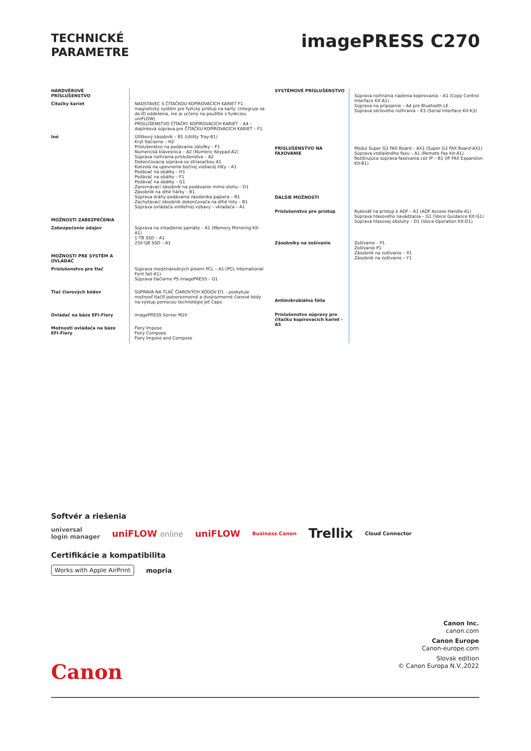TECHNICKÉ
PARAMETRE
imagePRESS C270
| HARDVÉROVÉ PRÍSLUŠENSTVO | |
| Čítačky kariet | NADSTAVEC S ČÍTAČKOU KOPÍROVACÍCH KARIET F1: magnetický systém pre fyzický prístup na karty. (integruje sa do ID oddelenia, nie je určený na použitie s funkciou uniFLOW) PRÍSLUŠENSTVO ČÍTAČKY KOPÍROVACÍCH KARIET – A4 – doplnková súprava pre ČÍTAČKU KOPÍROVACÍCH KARIET – F1. |
| Iné | Úžitkový zásobník – B1 (Utility Tray-B1) Kryt tlačiarne – H2 Príslušenstvo na podávanie záložky – F1 Numerická klávesnica – A2 (Numeric Keypad-A2) Súprava rozhrania príslušenstva – A2 Dokončovacia súprava so striasačkou A1 Konzola na upevnenie bočnej vodiacej lišty – A1 Podávač na obálky – H1 Podávač na obálky – F1 Podávač na obálky – G1 Zarovnávací zásobník na podávanie mimo stohu – D1 Zásobník na dlhé hárky – B1 Súprava dráhy podávania zásobníka papiera – B1 Zachytávací zásobník dokončovača na dlhé listy – B1 Súprava ovládača voliteľnej výbavy – vkladača – A1 |
| MOŽNOSTI ZABEZPEČENIA | |
| Zabezpečenie údajov | Súprava na zrkadlenie pamäte – A1 (Memory Mirroring Kit-A1) 1 TB SSD – A1 250 GB SSD – A1 |
| MOŽNOSTI PRE SYSTÉM A OVLÁDAČ | |
| Príslušenstvo pre tlač | Súprava medzinárodných písiem PCL – A1 (PCL International Font Set-A1) Súprava tlačiarne PS imagePRESS – G1 |
| Tlač čiarových kódov | SÚPRAVA NA TLAČ ČIAROVÝCH KÓDOV-D1 – poskytuje možnosť tlačiť jednorozmerné a dvojrozmerné čiarové kódy na výstup pomocou technológie Jet Caps. |
| Ovládač na báze EFI-Fiery | imagePRESS Server M20 |
| Možnosti ovládača na báze EFI-Fiery | Fiery Impose Fiery Compose Fiery Impose and Compose |
| SYSTÉMOVÉ PRÍSLUŠENSTVO | Súprava rozhrania riadenia kopírovania – A1 (Copy Control Interface Kit-A1) Súprava na pripojenie – A4 pre Bluetooth LE Súprava sériového rozhrania – K3 (Serial Interface Kit-K3) |
| PRÍSLUŠENSTVO NA FAXOVANIE | Modul Super G3 FAX Board – AX1 (Super G3 FAX Board-AX1) Súprava vzdialeného faxu – A1 (Remote Fax Kit-A1) Rozširujúca súprava faxovania cez IP – B1 (IP FAX Expansion Kit-B1) |
| ĎALŠIE MOŽNOSTI | |
| Príslušenstvo pre prístup | Rukoväť na prístup k ADF – A1 (ADF Access Handle-A1) Súprava hlasového navádzania – G1 (Voice Guidance Kit-G1) Súprava hlasovej obsluhy – D1 (Voice Operation Kit-D1) |
| Zásobníky na zošívanie | Zošívanie – P1 Zošívanie P1 Zásobník na zošívanie – X1 Zásobník na zošívanie – Y1 |
| Antimikrobiálna fólia | |
| Príslušenstvo súpravy pre čítačku kopírovacích kariet – A5 | |
Softvér a riešenia
universal
login manager uniFLOW online uniFLOW Business Canon Trellix Cloud Connector
Certifikácie a kompatibilita
Works with Apple AirPrint mopria
Canon Inc.
canon.com
Canon Europe
Canon-europe.com
Slovak edition
© Canon Europa N.V.,2022
Canon